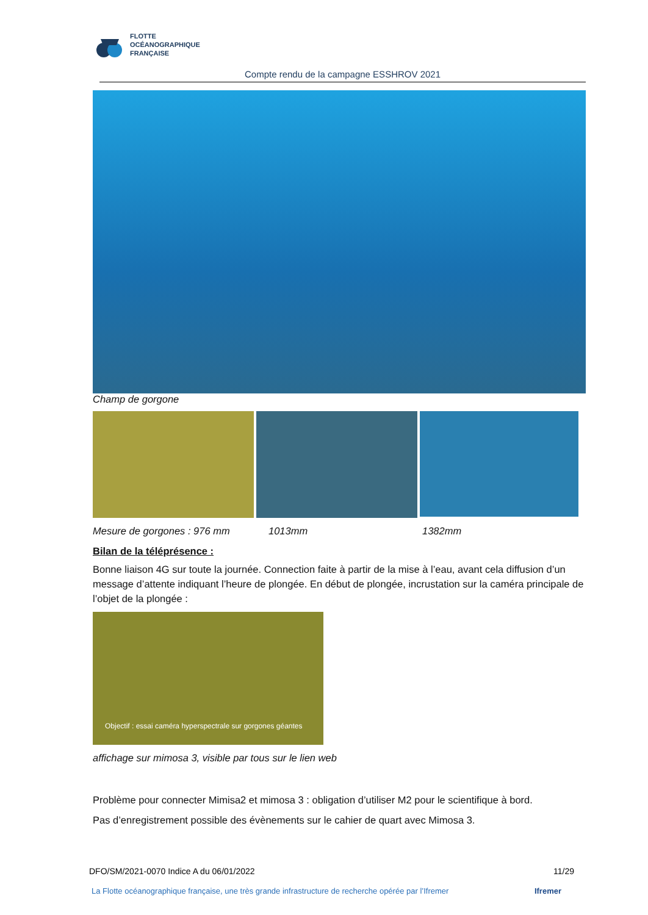FLOTTE
OCÉANOGRAPHIQUE
FRANÇAISE
Compte rendu de la campagne ESSHROV 2021
Champ de gorgone
Mesure de gorgones : 976 mm 1013mm 1382mm
Bilan de la téléprésence :
Bonne liaison 4G sur toute la journée. Connection faite à partir de la mise à l’eau, avant cela diffusion d’un message d’attente indiquant l’heure de plongée. En début de plongée, incrustation sur la caméra principale de l’objet de la plongée :
Objectif : essai caméra hyperspectrale sur gorgones géantes
affichage sur mimosa 3, visible par tous sur le lien web
Problème pour connecter Mimisa2 et mimosa 3 : obligation d’utiliser M2 pour le scientifique à bord.
Pas d’enregistrement possible des évènements sur le cahier de quart avec Mimosa 3.
DFO/SM/2021-0070 Indice A du 06/01/2022 11/29
La Flotte océanographique française, une très grande infrastructure de recherche opérée par l’Ifremer Ifremer